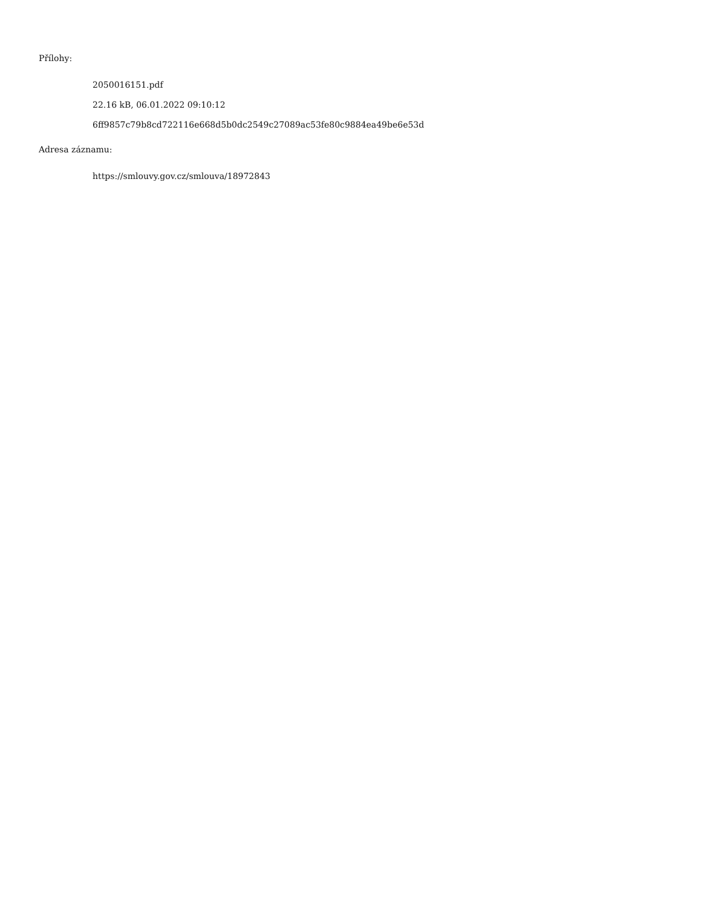Přílohy:
2050016151.pdf
22.16 kB, 06.01.2022 09:10:12
6ff9857c79b8cd722116e668d5b0dc2549c27089ac53fe80c9884ea49be6e53d
Adresa záznamu:
https://smlouvy.gov.cz/smlouva/18972843